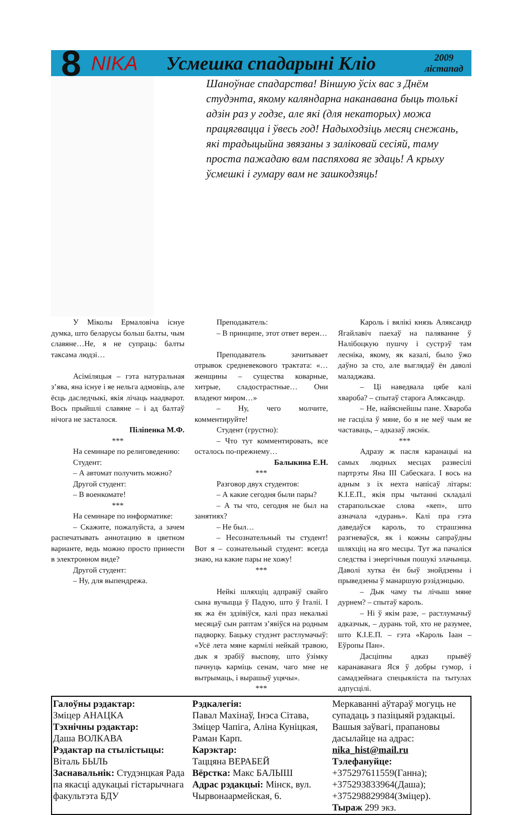8 NIKA Усмешка спадарыні Кліо 2009
лістапад
Шаноўнае спадарства! Віншую ўсіх вас з Днём студэнта, якому каляндарна наканавана быць толькі адзін раз у годзе, але які (для некаторых) можа працягвацца і ўвесь год! Надыходзіць месяц снежань, які традыцыйна звязаны з заліковай сесіяй, таму проста пажадаю вам паспяхова яе здаць! А крыху ўсмешкі і гумару вам не зашкодзяць!
У Міколы Ермаловіча існуе думка, што беларусы больш балты, чым славяне…Не, я не супраць: балты таксама людзі…
Асіміляцыя – гэта натуральная з’ява, яна існуе і яе нельга адмовіць, але ёсць даследчыкі, якія лічаць наадварот. Вось прыйшлі славяне – і ад балтаў нічога не засталося.
Піліпенка М.Ф.
***
На семинаре по религоведению:
Студент:
– А автомат получить можно?
Другой студент:
– В военкомате!
***
На семинаре по информатике:
– Скажите, пожалуйста, а зачем распечатывать аннотацию в цветном варианте, ведь можно просто принести в электронном виде?
Другой студент:
– Ну, для выпендрежа.
Преподаватель:
– В принципе, этот ответ верен…
Преподаватель зачитывает отрывок средневекового трактата: «…женщины – существа коварные, хитрые, сладострастные… Они владеют миром…»
– Ну, чего молчите, комментируйте!
Студент (грустно):
– Что тут комментировать, все осталось по-прежнему…
Балыкина Е.Н.
***
Разговор двух студентов:
– А какие сегодня были пары?
– А ты что, сегодня не был на занятиях?
– Не был…
– Несознательный ты студент! Вот я – сознательный студент: всегда знаю, на какие пары не хожу!
***
Нейкі шляхціц адправіў свайго сына вучыцца ў Падую, што ў Італіі. І як жа ён здзівіўся, калі праз некалькі месяцаў сын раптам з’явіўся на родным падворку. Бацьку студэнт растлумачыў: «Усё лета мяне кармілі нейкай травою, дык я зрабіў высnову, што ўзімку пачнуць карміць сенам, чаго мне не вытрымаць, і вырашыў уцячы».
***
Кароль і вялікі князь Аляксандр Ягайлавіч паехаў на паляванне ў Налібоцкую пушчу і сустрэў там лесніка, якому, як казалі, было ўжо даўно за сто, але выглядаў ён даволі маладжава.
– Ці наведвала цябе калі хвароба? – спытаў старога Аляксандр.
– Не, найяснейшы пане. Хвароба не гасціла ў мяне, бо я не меў чым яе частаваць, – адказаў ляснік.
***
Адразу ж пасля каранацыі на самых людных месцах развесілі партрэты Яна III Сабескага. І вось на адным з іх нехта напісаў літары: К.І.Е.П., якія пры чытанні складалі старапольскае слова «кеп», што азначала «дурань». Калі пра гэта даведаўся кароль, то страшэнна разгневаўся, як і кожны сапраўдны шляхціц на яго месцы. Тут жа пачаліся следства і энергічныя пошукі злачынца. Даволі хутка ён быў знойдзены і прыведзены ў манаршую рэзідэнцыю.
– Дык чаму ты лічыш мяне дурнем? – спытаў кароль.
– Ні ў якім разе, – растлумачыў адказчык, – дурань той, хто не разумее, што К.І.Е.П. – гэта «Кароль Іаан – Еўропы Пан».
Дасціпны адказ прывёў каранаванага Яся ў добры гумор, і самадзейнага спецыяліста па тытулах адпусцілі.
| Галоўны рэдактар: Зміцер АНАЦКА Тэхнічны рэдактар: Даша ВОЛКАВА Рэдактар па стылістыцы: Віталь БЫЛЬ Заснавальнік: Студэнцкая Рада па якасці адукацыі гістарычнага факультэта БДУ | Рэдкалегія: Павал Махінаў, Інэса Сітава, Зміцер Чапіга, Аліна Куніцкая, Раман Карп. Карэктар: Таццяна ВЕРАБЕЙ Вёрстка: Макс БАЛЫШ Адрас рэдакцыі: Мінск, вул. Чырвонаармейская, 6. | Меркаванні аўтараў могуць не супадаць з пазіцыяй рэдакцыі. Вашыя заўвагі, прапановы дасылайце на адрас: nika_hist@mail.ru Тэлефануйце: +375297611559(Ганна); +375293833964(Даша); +375298829984(Зміцер). Тыраж 299 экз. |